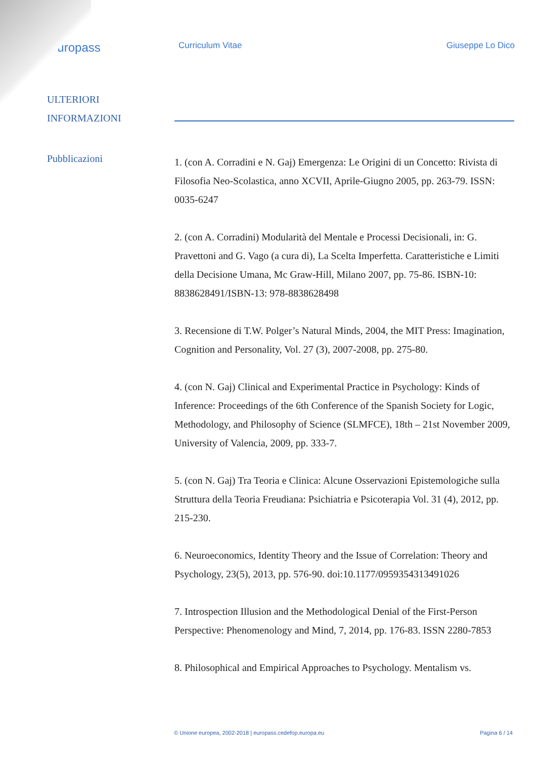europass
Curriculum Vitae Giuseppe Lo Dico
ULTERIORI
INFORMAZIONI
Pubblicazioni
1. (con A. Corradini e N. Gaj) Emergenza: Le Origini di un Concetto: Rivista di Filosofia Neo-Scolastica, anno XCVII, Aprile-Giugno 2005, pp. 263-79. ISSN: 0035-6247
2. (con A. Corradini) Modularità del Mentale e Processi Decisionali, in: G. Pravettoni and G. Vago (a cura di), La Scelta Imperfetta. Caratteristiche e Limiti della Decisione Umana, Mc Graw-Hill, Milano 2007, pp. 75-86. ISBN-10: 8838628491/ISBN-13: 978-8838628498
3. Recensione di T.W. Polger’s Natural Minds, 2004, the MIT Press: Imagination, Cognition and Personality, Vol. 27 (3), 2007-2008, pp. 275-80.
4. (con N. Gaj) Clinical and Experimental Practice in Psychology: Kinds of Inference: Proceedings of the 6th Conference of the Spanish Society for Logic, Methodology, and Philosophy of Science (SLMFCE), 18th – 21st November 2009, University of Valencia, 2009, pp. 333-7.
5. (con N. Gaj) Tra Teoria e Clinica: Alcune Osservazioni Epistemologiche sulla Struttura della Teoria Freudiana: Psichiatria e Psicoterapia Vol. 31 (4), 2012, pp. 215-230.
6. Neuroeconomics, Identity Theory and the Issue of Correlation: Theory and Psychology, 23(5), 2013, pp. 576-90. doi:10.1177/0959354313491026
7. Introspection Illusion and the Methodological Denial of the First-Person Perspective: Phenomenology and Mind, 7, 2014, pp. 176-83. ISSN 2280-7853
8. Philosophical and Empirical Approaches to Psychology. Mentalism vs.
© Unione europea, 2002-2018 | europass.cedefop.europa.eu Pagina 6 / 14